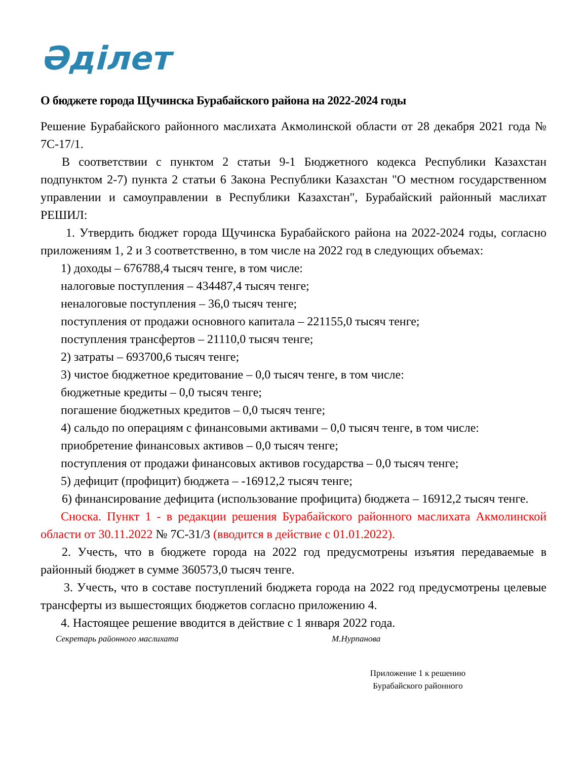Әділет
О бюджете города Щучинска Бурабайского района на 2022-2024 годы
Решение Бурабайского районного маслихата Акмолинской области от 28 декабря 2021 года № 7С-17/1.
В соответствии с пунктом 2 статьи 9-1 Бюджетного кодекса Республики Казахстан подпунктом 2-7) пункта 2 статьи 6 Закона Республики Казахстан "О местном государственном управлении и самоуправлении в Республики Казахстан", Бурабайский районный маслихат РЕШИЛ:
1. Утвердить бюджет города Щучинска Бурабайского района на 2022-2024 годы, согласно приложениям 1, 2 и 3 соответственно, в том числе на 2022 год в следующих объемах:
1) доходы – 676788,4 тысяч тенге, в том числе:
налоговые поступления – 434487,4 тысяч тенге;
неналоговые поступления – 36,0 тысяч тенге;
поступления от продажи основного капитала – 221155,0 тысяч тенге;
поступления трансфертов – 21110,0 тысяч тенге;
2) затраты – 693700,6 тысяч тенге;
3) чистое бюджетное кредитование – 0,0 тысяч тенге, в том числе:
бюджетные кредиты – 0,0 тысяч тенге;
погашение бюджетных кредитов – 0,0 тысяч тенге;
4) сальдо по операциям с финансовыми активами – 0,0 тысяч тенге, в том числе:
приобретение финансовых активов – 0,0 тысяч тенге;
поступления от продажи финансовых активов государства – 0,0 тысяч тенге;
5) дефицит (профицит) бюджета – -16912,2 тысяч тенге;
6) финансирование дефицита (использование профицита) бюджета – 16912,2 тысяч тенге.
Сноска. Пункт 1 - в редакции решения Бурабайского районного маслихата Акмолинской области от 30.11.2022 № 7С-31/3 (вводится в действие с 01.01.2022).
2. Учесть, что в бюджете города на 2022 год предусмотрены изъятия передаваемые в районный бюджет в сумме 360573,0 тысяч тенге.
3. Учесть, что в составе поступлений бюджета города на 2022 год предусмотрены целевые трансферты из вышестоящих бюджетов согласно приложению 4.
4. Настоящее решение вводится в действие с 1 января 2022 года.
Секретарь районного маслихата М.Нурпанова
Приложение 1 к решению
Бурабайского районного